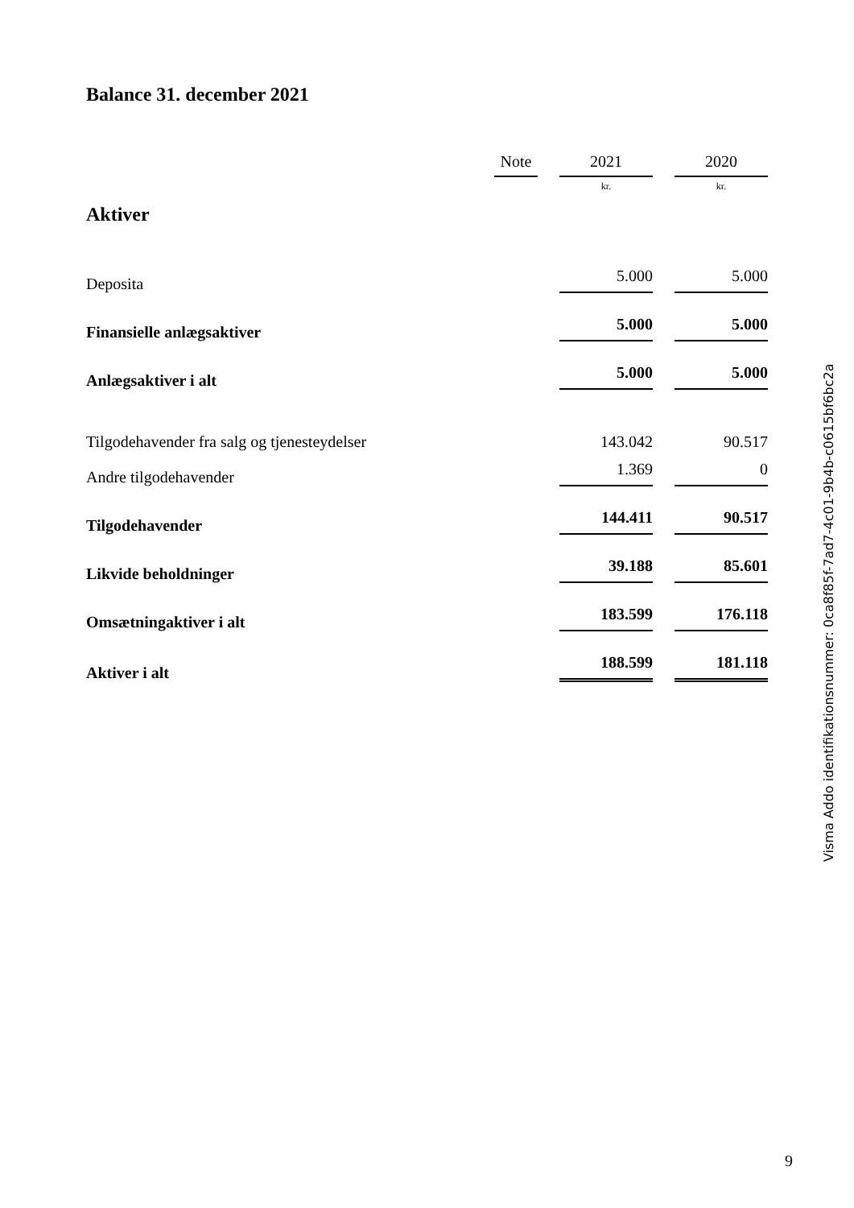Balance 31. december 2021
| | Note | | 2021 | | 2020 |
| | | | kr. | | kr. |
| Aktiver | | | | | |
| Deposita | | | 5.000 | | 5.000 |
| Finansielle anlægsaktiver | | | 5.000 | | 5.000 |
| Anlægsaktiver i alt | | | 5.000 | | 5.000 |
| Tilgodehavender fra salg og tjenesteydelser | | | 143.042 | | 90.517 |
| Andre tilgodehavender | | | 1.369 | | 0 |
| Tilgodehavender | | | 144.411 | | 90.517 |
| Likvide beholdninger | | | 39.188 | | 85.601 |
| Omsætningaktiver i alt | | | 183.599 | | 176.118 |
| Aktiver i alt | | | 188.599 | | 181.118 |
Visma Addo identifikationsnummer: 0ca8f85f-7ad7-4c01-9b4b-c0615bf6bc2a
9